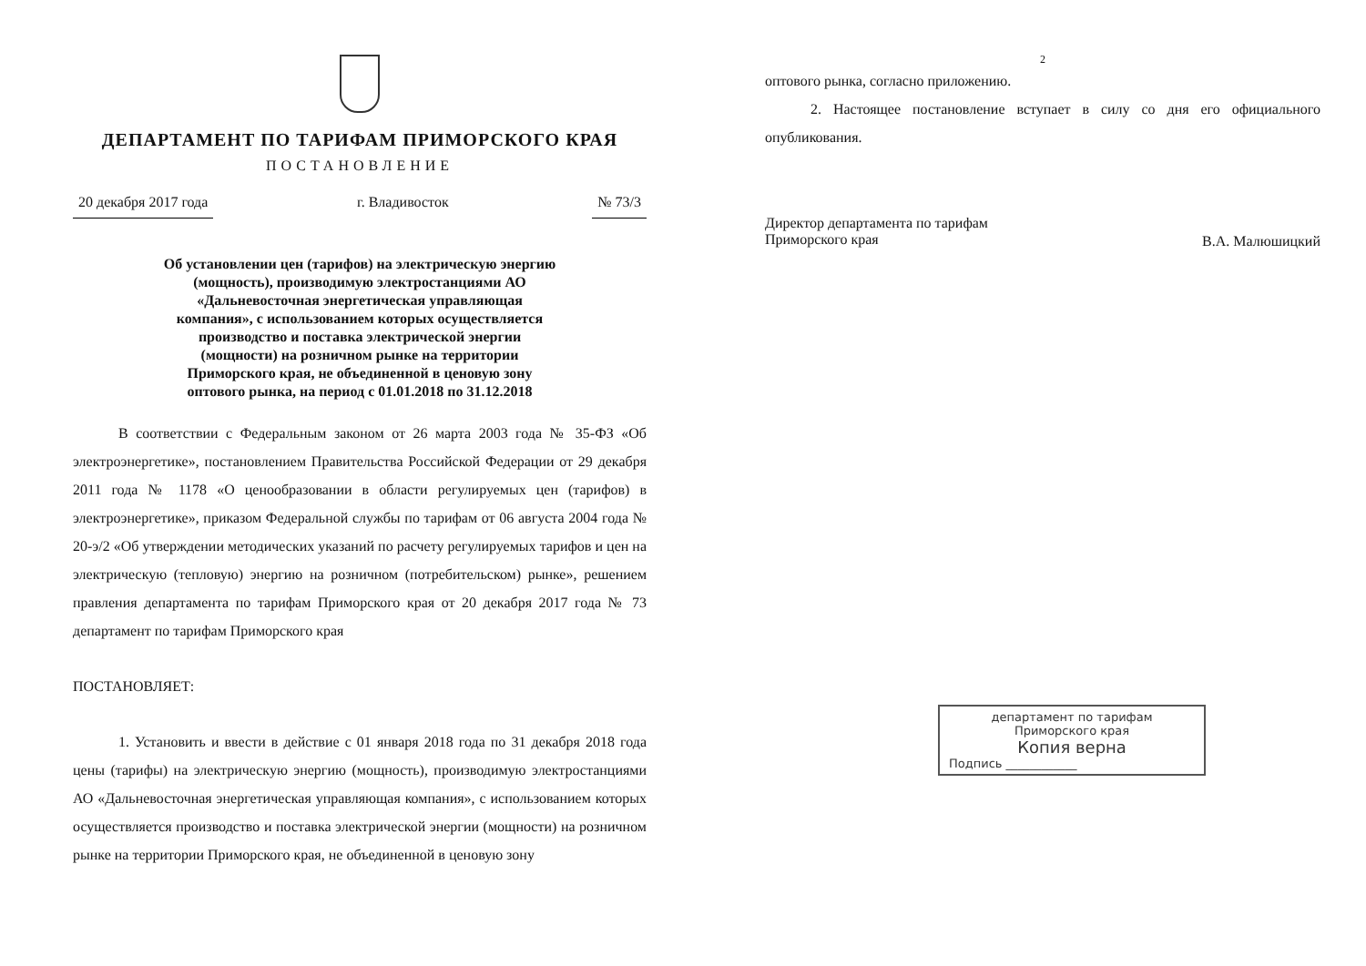ДЕПАРТАМЕНТ ПО ТАРИФАМ ПРИМОРСКОГО КРАЯ
ПОСТАНОВЛЕНИЕ
20 декабря 2017 года г. Владивосток № 73/3
Об установлении цен (тарифов) на электрическую энергию (мощность), производимую электростанциями АО «Дальневосточная энергетическая управляющая компания», с использованием которых осуществляется производство и поставка электрической энергии (мощности) на розничном рынке на территории Приморского края, не объединенной в ценовую зону оптового рынка, на период с 01.01.2018 по 31.12.2018
В соответствии с Федеральным законом от 26 марта 2003 года № 35-ФЗ «Об электроэнергетике», постановлением Правительства Российской Федерации от 29 декабря 2011 года № 1178 «О ценообразовании в области регулируемых цен (тарифов) в электроэнергетике», приказом Федеральной службы по тарифам от 06 августа 2004 года № 20-э/2 «Об утверждении методических указаний по расчету регулируемых тарифов и цен на электрическую (тепловую) энергию на розничном (потребительском) рынке», решением правления департамента по тарифам Приморского края от 20 декабря 2017 года № 73 департамент по тарифам Приморского края
ПОСТАНОВЛЯЕТ:
1. Установить и ввести в действие с 01 января 2018 года по 31 декабря 2018 года цены (тарифы) на электрическую энергию (мощность), производимую электростанциями АО «Дальневосточная энергетическая управляющая компания», с использованием которых осуществляется производство и поставка электрической энергии (мощности) на розничном рынке на территории Приморского края, не объединенной в ценовую зону
2
оптового рынка, согласно приложению.
2. Настоящее постановление вступает в силу со дня его официального опубликования.
Директор департамента по тарифам
Приморского края
В.А. Малюшицкий
департамент по тарифам
Приморского края
Копия верна
Подпись ____________